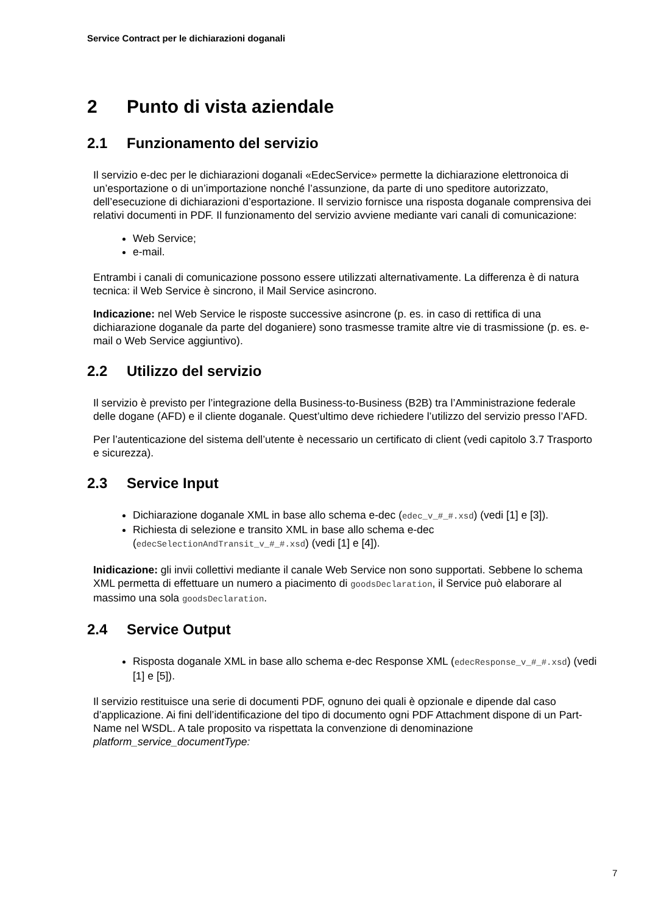Service Contract per le dichiarazioni doganali
2 Punto di vista aziendale
2.1 Funzionamento del servizio
Il servizio e-dec per le dichiarazioni doganali «EdecService» permette la dichiarazione elettronoica di un’esportazione o di un’importazione nonché l’assunzione, da parte di uno speditore autorizzato, dell’esecuzione di dichiarazioni d’esportazione. Il servizio fornisce una risposta doganale comprensiva dei relativi documenti in PDF. Il funzionamento del servizio avviene mediante vari canali di comunicazione:
Web Service;
e-mail.
Entrambi i canali di comunicazione possono essere utilizzati alternativamente. La differenza è di natura tecnica: il Web Service è sincrono, il Mail Service asincrono.
Indicazione: nel Web Service le risposte successive asincrone (p. es. in caso di rettifica di una dichiarazione doganale da parte del doganiere) sono trasmesse tramite altre vie di trasmissione (p. es. e-mail o Web Service aggiuntivo).
2.2 Utilizzo del servizio
Il servizio è previsto per l’integrazione della Business-to-Business (B2B) tra l’Amministrazione federale delle dogane (AFD) e il cliente doganale. Quest’ultimo deve richiedere l’utilizzo del servizio presso l’AFD.
Per l’autenticazione del sistema dell’utente è necessario un certificato di client (vedi capitolo 3.7 Trasporto e sicurezza).
2.3 Service Input
Dichiarazione doganale XML in base allo schema e-dec (edec_v_#_#.xsd) (vedi [1] e [3]).
Richiesta di selezione e transito XML in base allo schema e-dec (edecSelectionAndTransit_v_#_#.xsd) (vedi [1] e [4]).
Inidicazione: gli invii collettivi mediante il canale Web Service non sono supportati. Sebbene lo schema XML permetta di effettuare un numero a piacimento di goodsDeclaration, il Service può elaborare al massimo una sola goodsDeclaration.
2.4 Service Output
Risposta doganale XML in base allo schema e-dec Response XML (edecResponse_v_#_#.xsd) (vedi [1] e [5]).
Il servizio restituisce una serie di documenti PDF, ognuno dei quali è opzionale e dipende dal caso d’applicazione. Ai fini dell’identificazione del tipo di documento ogni PDF Attachment dispone di un Part-Name nel WSDL. A tale proposito va rispettata la convenzione di denominazione platform_service_documentType:
7